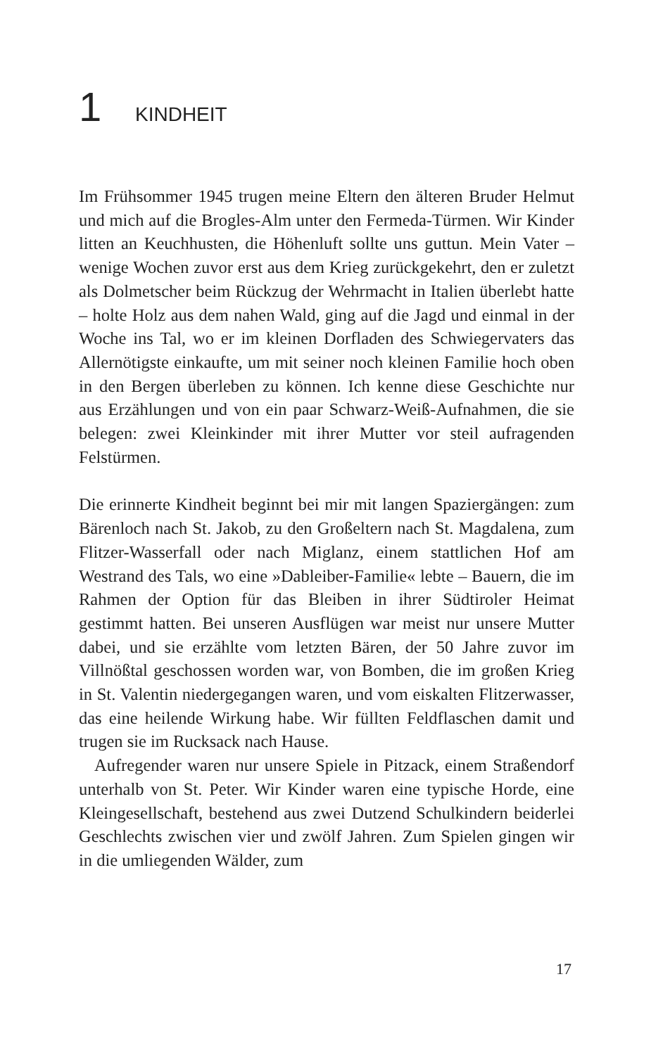1 KINDHEIT
Im Frühsommer 1945 trugen meine Eltern den älteren Bruder Helmut und mich auf die Brogles-Alm unter den Fermeda-Türmen. Wir Kinder litten an Keuchhusten, die Höhenluft sollte uns guttun. Mein Vater – wenige Wochen zuvor erst aus dem Krieg zurückgekehrt, den er zuletzt als Dolmetscher beim Rückzug der Wehrmacht in Italien überlebt hatte – holte Holz aus dem nahen Wald, ging auf die Jagd und einmal in der Woche ins Tal, wo er im kleinen Dorfladen des Schwiegervaters das Allernötigste einkaufte, um mit seiner noch kleinen Familie hoch oben in den Bergen überleben zu können. Ich kenne diese Geschichte nur aus Erzählungen und von ein paar Schwarz-Weiß-Aufnahmen, die sie belegen: zwei Kleinkinder mit ihrer Mutter vor steil aufragenden Felstürmen.
Die erinnerte Kindheit beginnt bei mir mit langen Spaziergängen: zum Bärenloch nach St. Jakob, zu den Großeltern nach St. Magdalena, zum Flitzer-Wasserfall oder nach Miglanz, einem stattlichen Hof am Westrand des Tals, wo eine »Dableiber-Familie« lebte – Bauern, die im Rahmen der Option für das Bleiben in ihrer Südtiroler Heimat gestimmt hatten. Bei unseren Ausflügen war meist nur unsere Mutter dabei, und sie erzählte vom letzten Bären, der 50 Jahre zuvor im Villnößtal geschossen worden war, von Bomben, die im großen Krieg in St. Valentin niedergegangen waren, und vom eiskalten Flitzerwasser, das eine heilende Wirkung habe. Wir füllten Feldflaschen damit und trugen sie im Rucksack nach Hause.
Aufregender waren nur unsere Spiele in Pitzack, einem Straßendorf unterhalb von St. Peter. Wir Kinder waren eine typische Horde, eine Kleingesellschaft, bestehend aus zwei Dutzend Schulkindern beiderlei Geschlechts zwischen vier und zwölf Jahren. Zum Spielen gingen wir in die umliegenden Wälder, zum
17